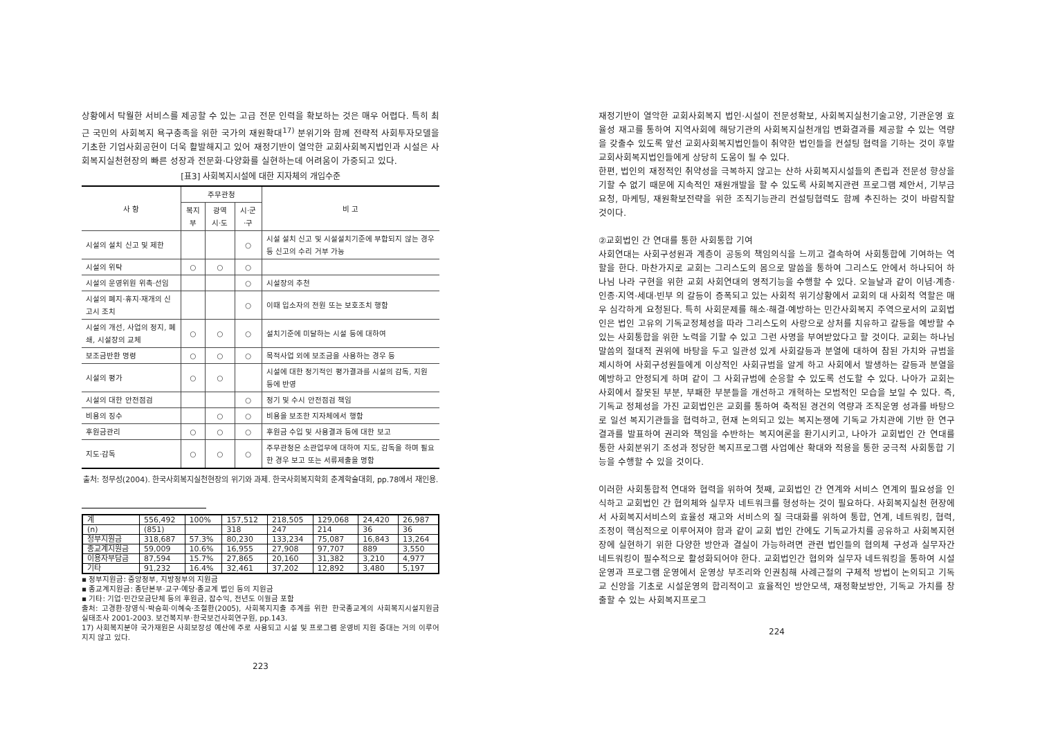상황에서 탁월한 서비스를 제공할 수 있는 고급 전문 인력을 확보하는 것은 매우 어렵다. 특히 최근 국민의 사회복지 욕구충족을 위한 국가의 재원확대<sup>17)</sup> 분위기와 함께 전략적 사회투자모델을 기초한 기업사회공헌이 더욱 활발해지고 있어 재정기반이 열악한 교회사회복지법인과 시설은 사회복지실천현장의 빠른 성장과 전문화·다양화를 실현하는데 어려움이 가중되고 있다.
[표3] 사회복지시설에 대한 지자체의 개입수준
| 사 항 | 주무관청 | | | 비 고 |
| --- | --- | --- | --- | --- |
| | 복지부 | 광역시·도 | 시·군·구 | |
| 시설의 설치 신고 및 제한 | | | ○ | 시설 설치 신고 및 시설설치기준에 부합되지 않는 경우등 신고의 수리 거부 가능 |
| 시설의 위탁 | ○ | ○ | ○ | |
| 시설의 운영위원 위촉·선임 | | | ○ | 시설장의 추천 |
| 시설의 폐지·휴지·재개의 신고시 조치 | | | ○ | 이때 입소자의 전원 또는 보호조치 행함 |
| 시설의 개선, 사업의 정지, 폐쇄, 시설장의 교체 | ○ | ○ | ○ | 설치기준에 미달하는 시설 등에 대하여 |
| 보조금반환 명령 | ○ | ○ | ○ | 목적사업 외에 보조금을 사용하는 경우 등 |
| 시설의 평가 | ○ | ○ | | 시설에 대한 정기적인 평가결과를 시설의 감독, 지원 등에 반영 |
| 시설의 대한 안전점검 | | | ○ | 정기 및 수시 안전점검 책임 |
| 비용의 징수 | | ○ | ○ | 비용을 보조한 지자체에서 행함 |
| 후원금관리 | ○ | ○ | ○ | 후원금 수입 및 사용결과 등에 대한 보고 |
| 지도·감독 | ○ | ○ | ○ | 주무관청은 소관업무에 대하여 지도, 감독을 하며 필요한 경우 보고 또는 서류제출을 명함 |
출처: 정무성(2004). 한국사회복지실천현장의 위기와 과제. 한국사회복지학회 춘계학술대회, pp.78에서 재인용.
| 계 | 556,492 | 100% | 157,512 | 218,505 | 129,068 | 24,420 | 26,987 |
| (n) | (851) | | 318 | 247 | 214 | 36 | 36 |
| 정부지원금 | 318,687 | 57.3% | 80,230 | 133,234 | 75,087 | 16,843 | 13,264 |
| 종교계지원금 | 59,009 | 10.6% | 16,955 | 27,908 | 97,707 | 889 | 3,550 |
| 이용자부담금 | 87,594 | 15.7% | 27,865 | 20,160 | 31,382 | 3,210 | 4,977 |
| 기타 | 91,232 | 16.4% | 32,461 | 37,202 | 12,892 | 3,480 | 5,197 |
▪ 정부지원금: 중앙정부, 지방정부의 지원금
▪ 종교계지원금: 종단본부·교구·예당·종교계 법인 등의 지원금
▪ 기타: 기업·민간모금단체 등의 후원금, 잡수익, 전년도 이월금 포함
출처: 고경환·장영식·박승희·이혜숙·조철환(2005), 사회복지지출 추계를 위한 한국종교계의 사회복지시설지원금 실태조사 2001-2003. 보건복지부·한국보건사회연구원, pp.143.
17) 사회복지분야 국가재원은 사회보장성 예산에 주로 사용되고 시설 및 프로그램 운영비 지원 증대는 거의 이루어지지 않고 있다.
223
재정기반이 열악한 교회사회복지 법인·시설이 전문성확보, 사회복지실천기술고양, 기관운영 효율성 재고를 통하여 지역사회에 해당기관의 사회복지실천개입 변화결과를 제공할 수 있는 역량을 갖출수 있도록 앞선 교회사회복지법인들이 취약한 법인들을 컨설팅 협력을 기하는 것이 후발교회사회복지법인들에게 상당히 도움이 될 수 있다.
한편, 법인의 재정적인 취약성을 극복하지 않고는 산하 사회복지시설들의 존립과 전문성 향상을 기할 수 없기 때문에 지속적인 재원개발을 할 수 있도록 사회복지관련 프로그램 제안서, 기부금 요청, 마케팅, 재원확보전략을 위한 조직기능관리 컨설팅협력도 함께 추진하는 것이 바람직할 것이다.
②교회법인 간 연대를 통한 사회통합 기여
사회연대는 사회구성원과 계층이 공동의 책임의식을 느끼고 결속하여 사회통합에 기여하는 역할을 한다. 마찬가지로 교회는 그리스도의 몸으로 말씀을 통하여 그리스도 안에서 하나되어 하나님 나라 구현을 위한 교회 사회연대의 영적기능을 수행할 수 있다. 오늘날과 같이 이념·계층·인종·지역·세대·빈부 의 갈등이 증폭되고 있는 사회적 위기상황에서 교회의 대 사회적 역할은 매우 심각하게 요청된다. 특히 사회문제를 해소·해결·예방하는 민간사회복지 주역으로서의 교회법인은 법인 고유의 기독교정체성을 따라 그리스도의 사랑으로 상처를 치유하고 갈등을 예방할 수 있는 사회통합을 위한 노력을 기할 수 있고 그런 사명을 부여받았다고 할 것이다. 교회는 하나님 말씀의 절대적 권위에 바탕을 두고 일관성 있게 사회갈등과 분열에 대하여 참된 가치와 규범을 제시하여 사회구성원들에게 이상적인 사회규범을 알게 하고 사회에서 발생하는 갈등과 분열을 예방하고 안정되게 하며 같이 그 사회규범에 순응할 수 있도록 선도할 수 있다. 나아가 교회는 사회에서 잘못된 부분, 부패한 부분들을 개선하고 개혁하는 모범적인 모습을 보일 수 있다. 즉, 기독교 정체성을 가진 교회법인은 교회를 통하여 축적된 경건의 역량과 조직운영 성과를 바탕으로 일선 복지기관들을 협력하고, 현재 논의되고 있는 복지논쟁에 기독교 가치관에 기반 한 연구결과를 발표하여 권리와 책임을 수반하는 복지여론을 환기시키고, 나아가 교회법인 간 연대를 통한 사회분위기 조성과 정당한 복지프로그램 사업예산 확대와 적용을 통한 궁극적 사회통합 기능을 수행할 수 있을 것이다.
이러한 사회통합적 연대와 협력을 위하여 첫째, 교회법인 간 연계와 서비스 연계의 필요성을 인식하고 교회법인 간 협의체와 실무자 네트워크를 형성하는 것이 필요하다. 사회복지실천 현장에서 사회복지서비스의 효율성 재고와 서비스의 질 극대화를 위하여 통합, 연계, 네트워킹, 협력, 조정이 핵심적으로 이루어져야 함과 같이 교회 법인 간에도 기독교가치를 공유하고 사회복지현장에 실현하기 위한 다양한 방안과 결실이 가능하려면 관련 법인들의 협의체 구성과 실무자간 네트워킹이 필수적으로 활성화되어야 한다. 교회법인간 협의와 실무자 네트워킹을 통하여 시설운영과 프로그램 운영에서 운영상 부조리와 인권침해 사례근절의 구체적 방법이 논의되고 기독교 신앙을 기초로 시설운영의 합리적이고 효율적인 방안모색, 재정확보방안, 기독교 가치를 창출할 수 있는 사회복지프로그
224